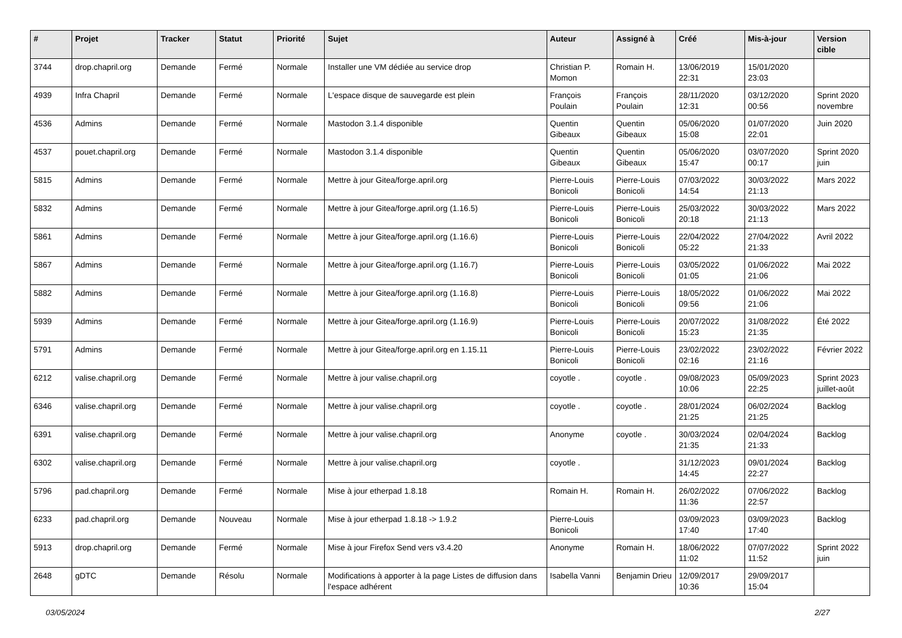| # | Projet | Tracker | Statut | Priorité | Sujet | Auteur | Assigné à | Créé | Mis-à-jour | Version cible |
| --- | --- | --- | --- | --- | --- | --- | --- | --- | --- | --- |
| 3744 | drop.chapril.org | Demande | Fermé | Normale | Installer une VM dédiée au service drop | Christian P. Momon | Romain H. | 13/06/2019 22:31 | 15/01/2020 23:03 | |
| 4939 | Infra Chapril | Demande | Fermé | Normale | L'espace disque de sauvegarde est plein | François Poulain | François Poulain | 28/11/2020 12:31 | 03/12/2020 00:56 | Sprint 2020 novembre |
| 4536 | Admins | Demande | Fermé | Normale | Mastodon 3.1.4 disponible | Quentin Gibeaux | Quentin Gibeaux | 05/06/2020 15:08 | 01/07/2020 22:01 | Juin 2020 |
| 4537 | pouet.chapril.org | Demande | Fermé | Normale | Mastodon 3.1.4 disponible | Quentin Gibeaux | Quentin Gibeaux | 05/06/2020 15:47 | 03/07/2020 00:17 | Sprint 2020 juin |
| 5815 | Admins | Demande | Fermé | Normale | Mettre à jour Gitea/forge.april.org | Pierre-Louis Bonicoli | Pierre-Louis Bonicoli | 07/03/2022 14:54 | 30/03/2022 21:13 | Mars 2022 |
| 5832 | Admins | Demande | Fermé | Normale | Mettre à jour Gitea/forge.april.org (1.16.5) | Pierre-Louis Bonicoli | Pierre-Louis Bonicoli | 25/03/2022 20:18 | 30/03/2022 21:13 | Mars 2022 |
| 5861 | Admins | Demande | Fermé | Normale | Mettre à jour Gitea/forge.april.org (1.16.6) | Pierre-Louis Bonicoli | Pierre-Louis Bonicoli | 22/04/2022 05:22 | 27/04/2022 21:33 | Avril 2022 |
| 5867 | Admins | Demande | Fermé | Normale | Mettre à jour Gitea/forge.april.org (1.16.7) | Pierre-Louis Bonicoli | Pierre-Louis Bonicoli | 03/05/2022 01:05 | 01/06/2022 21:06 | Mai 2022 |
| 5882 | Admins | Demande | Fermé | Normale | Mettre à jour Gitea/forge.april.org (1.16.8) | Pierre-Louis Bonicoli | Pierre-Louis Bonicoli | 18/05/2022 09:56 | 01/06/2022 21:06 | Mai 2022 |
| 5939 | Admins | Demande | Fermé | Normale | Mettre à jour Gitea/forge.april.org (1.16.9) | Pierre-Louis Bonicoli | Pierre-Louis Bonicoli | 20/07/2022 15:23 | 31/08/2022 21:35 | Été 2022 |
| 5791 | Admins | Demande | Fermé | Normale | Mettre à jour Gitea/forge.april.org en 1.15.11 | Pierre-Louis Bonicoli | Pierre-Louis Bonicoli | 23/02/2022 02:16 | 23/02/2022 21:16 | Février 2022 |
| 6212 | valise.chapril.org | Demande | Fermé | Normale | Mettre à jour valise.chapril.org | coyotle . | coyotle . | 09/08/2023 10:06 | 05/09/2023 22:25 | Sprint 2023 juillet-août |
| 6346 | valise.chapril.org | Demande | Fermé | Normale | Mettre à jour valise.chapril.org | coyotle . | coyotle . | 28/01/2024 21:25 | 06/02/2024 21:25 | Backlog |
| 6391 | valise.chapril.org | Demande | Fermé | Normale | Mettre à jour valise.chapril.org | Anonyme | coyotle . | 30/03/2024 21:35 | 02/04/2024 21:33 | Backlog |
| 6302 | valise.chapril.org | Demande | Fermé | Normale | Mettre à jour valise.chapril.org | coyotle . | | 31/12/2023 14:45 | 09/01/2024 22:27 | Backlog |
| 5796 | pad.chapril.org | Demande | Fermé | Normale | Mise à jour etherpad 1.8.18 | Romain H. | Romain H. | 26/02/2022 11:36 | 07/06/2022 22:57 | Backlog |
| 6233 | pad.chapril.org | Demande | Nouveau | Normale | Mise à jour etherpad 1.8.18 -> 1.9.2 | Pierre-Louis Bonicoli | | 03/09/2023 17:40 | 03/09/2023 17:40 | Backlog |
| 5913 | drop.chapril.org | Demande | Fermé | Normale | Mise à jour Firefox Send vers v3.4.20 | Anonyme | Romain H. | 18/06/2022 11:02 | 07/07/2022 11:52 | Sprint 2022 juin |
| 2648 | gDTC | Demande | Résolu | Normale | Modifications à apporter à la page Listes de diffusion dans l'espace adhérent | Isabella Vanni | Benjamin Drieu | 12/09/2017 10:36 | 29/09/2017 15:04 | |
03/05/2024 2/27